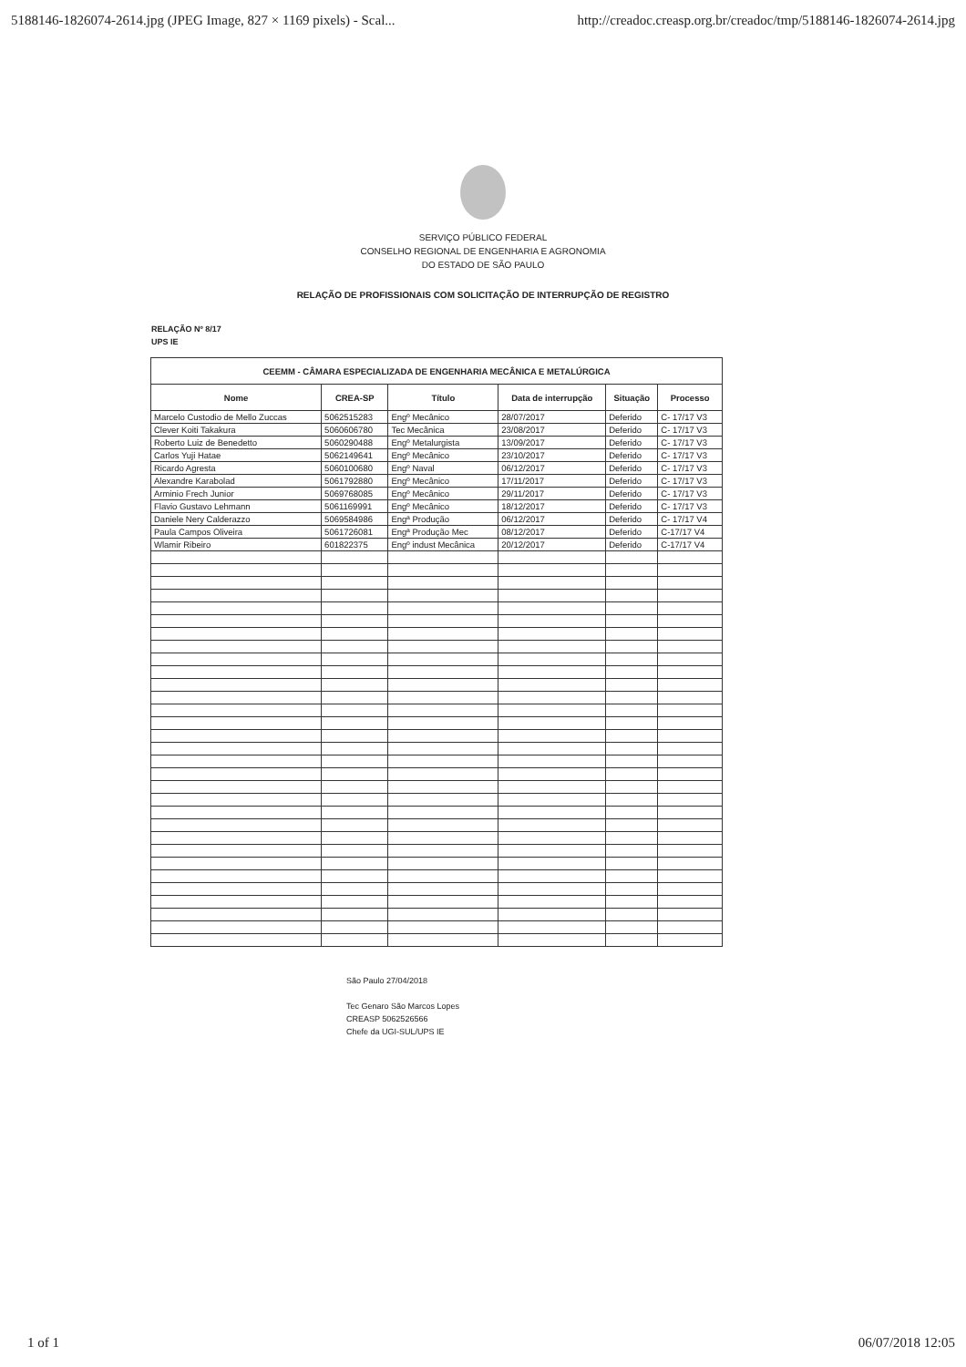5188146-1826074-2614.jpg (JPEG Image, 827 × 1169 pixels) - Scal... http://creadoc.creasp.org.br/creadoc/tmp/5188146-1826074-2614.jpg
SERVIÇO PÚBLICO FEDERAL
CONSELHO REGIONAL DE ENGENHARIA E AGRONOMIA
DO ESTADO DE SÃO PAULO
RELAÇÃO DE PROFISSIONAIS COM SOLICITAÇÃO DE INTERRUPÇÃO DE REGISTRO
RELAÇÃO Nº 8/17
UPS IE
| CEEMM - CÂMARA ESPECIALIZADA DE ENGENHARIA MECÂNICA E METALÚRGICA | | | | | |
| --- | --- | --- | --- | --- | --- |
| Nome | CREA-SP | Título | Data de interrupção | Situação | Processo |
| Marcelo Custodio de Mello Zuccas | 5062515283 | Engº Mecânico | 28/07/2017 | Deferido | C- 17/17 V3 |
| Clever Koiti Takakura | 5060606780 | Tec Mecânica | 23/08/2017 | Deferido | C- 17/17 V3 |
| Roberto Luiz de Benedetto | 5060290488 | Engº Metalurgista | 13/09/2017 | Deferido | C- 17/17 V3 |
| Carlos Yuji Hatae | 5062149641 | Engº Mecânico | 23/10/2017 | Deferido | C- 17/17 V3 |
| Ricardo Agresta | 5060100680 | Engº Naval | 06/12/2017 | Deferido | C- 17/17 V3 |
| Alexandre Karabolad | 5061792880 | Engº Mecânico | 17/11/2017 | Deferido | C- 17/17 V3 |
| Arminio Frech Junior | 5069768085 | Engº Mecânico | 29/11/2017 | Deferido | C- 17/17 V3 |
| Flavio Gustavo Lehmann | 5061169991 | Engº Mecânico | 18/12/2017 | Deferido | C- 17/17 V3 |
| Daniele Nery Calderazzo | 5069584986 | Engª Produção | 06/12/2017 | Deferido | C- 17/17 V4 |
| Paula Campos Oliveira | 5061726081 | Engª Produção Mec | 08/12/2017 | Deferido | C-17/17 V4 |
| Wlamir Ribeiro | 601822375 | Engº indust Mecânica | 20/12/2017 | Deferido | C-17/17 V4 |
São Paulo 27/04/2018
Tec Genaro São Marcos Lopes
CREASP 5062526566
Chefe da UGI-SUL/UPS IE
1 of 1 06/07/2018 12:05